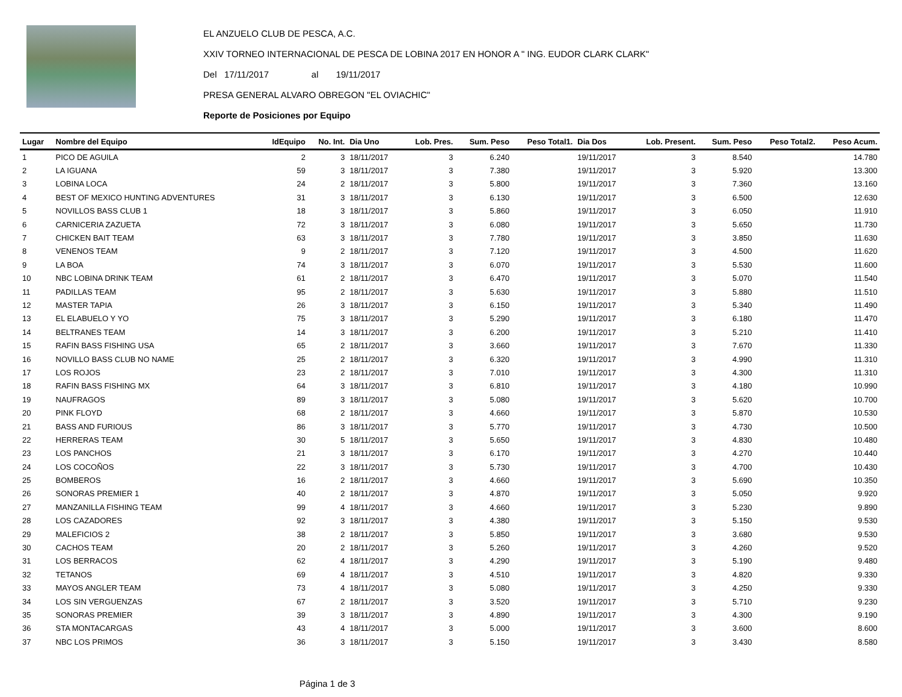EL ANZUELO CLUB DE PESCA, A.C.
XXIV TORNEO INTERNACIONAL DE PESCA DE LOBINA 2017 EN HONOR A " ING. EUDOR CLARK CLARK"
Del 17/11/2017 al 19/11/2017
PRESA GENERAL ALVARO OBREGON "EL OVIACHIC"
Reporte de Posiciones por Equipo
| Lugar | Nombre del Equipo | IdEquipo | No. Int. | Dia Uno | Lob. Pres. | Sum. Peso | Peso Total1. | Dia Dos | Lob. Present. | Sum. Peso | Peso Total2. | Peso Acum. |
| --- | --- | --- | --- | --- | --- | --- | --- | --- | --- | --- | --- | --- |
| 1 | PICO DE AGUILA | 2 | 3 | 18/11/2017 | 3 | 6.240 | | 19/11/2017 | 3 | 8.540 | | 14.780 |
| 2 | LA IGUANA | 59 | 3 | 18/11/2017 | 3 | 7.380 | | 19/11/2017 | 3 | 5.920 | | 13.300 |
| 3 | LOBINA LOCA | 24 | 2 | 18/11/2017 | 3 | 5.800 | | 19/11/2017 | 3 | 7.360 | | 13.160 |
| 4 | BEST OF MEXICO HUNTING ADVENTURES | 31 | 3 | 18/11/2017 | 3 | 6.130 | | 19/11/2017 | 3 | 6.500 | | 12.630 |
| 5 | NOVILLOS BASS CLUB 1 | 18 | 3 | 18/11/2017 | 3 | 5.860 | | 19/11/2017 | 3 | 6.050 | | 11.910 |
| 6 | CARNICERIA ZAZUETA | 72 | 3 | 18/11/2017 | 3 | 6.080 | | 19/11/2017 | 3 | 5.650 | | 11.730 |
| 7 | CHICKEN BAIT TEAM | 63 | 3 | 18/11/2017 | 3 | 7.780 | | 19/11/2017 | 3 | 3.850 | | 11.630 |
| 8 | VENENOS TEAM | 9 | 2 | 18/11/2017 | 3 | 7.120 | | 19/11/2017 | 3 | 4.500 | | 11.620 |
| 9 | LA BOA | 74 | 3 | 18/11/2017 | 3 | 6.070 | | 19/11/2017 | 3 | 5.530 | | 11.600 |
| 10 | NBC LOBINA DRINK TEAM | 61 | 2 | 18/11/2017 | 3 | 6.470 | | 19/11/2017 | 3 | 5.070 | | 11.540 |
| 11 | PADILLAS TEAM | 95 | 2 | 18/11/2017 | 3 | 5.630 | | 19/11/2017 | 3 | 5.880 | | 11.510 |
| 12 | MASTER TAPIA | 26 | 3 | 18/11/2017 | 3 | 6.150 | | 19/11/2017 | 3 | 5.340 | | 11.490 |
| 13 | EL ELABUELO Y YO | 75 | 3 | 18/11/2017 | 3 | 5.290 | | 19/11/2017 | 3 | 6.180 | | 11.470 |
| 14 | BELTRANES TEAM | 14 | 3 | 18/11/2017 | 3 | 6.200 | | 19/11/2017 | 3 | 5.210 | | 11.410 |
| 15 | RAFIN BASS FISHING USA | 65 | 2 | 18/11/2017 | 3 | 3.660 | | 19/11/2017 | 3 | 7.670 | | 11.330 |
| 16 | NOVILLO BASS CLUB NO NAME | 25 | 2 | 18/11/2017 | 3 | 6.320 | | 19/11/2017 | 3 | 4.990 | | 11.310 |
| 17 | LOS ROJOS | 23 | 2 | 18/11/2017 | 3 | 7.010 | | 19/11/2017 | 3 | 4.300 | | 11.310 |
| 18 | RAFIN BASS FISHING MX | 64 | 3 | 18/11/2017 | 3 | 6.810 | | 19/11/2017 | 3 | 4.180 | | 10.990 |
| 19 | NAUFRAGOS | 89 | 3 | 18/11/2017 | 3 | 5.080 | | 19/11/2017 | 3 | 5.620 | | 10.700 |
| 20 | PINK FLOYD | 68 | 2 | 18/11/2017 | 3 | 4.660 | | 19/11/2017 | 3 | 5.870 | | 10.530 |
| 21 | BASS AND FURIOUS | 86 | 3 | 18/11/2017 | 3 | 5.770 | | 19/11/2017 | 3 | 4.730 | | 10.500 |
| 22 | HERRERAS TEAM | 30 | 5 | 18/11/2017 | 3 | 5.650 | | 19/11/2017 | 3 | 4.830 | | 10.480 |
| 23 | LOS PANCHOS | 21 | 3 | 18/11/2017 | 3 | 6.170 | | 19/11/2017 | 3 | 4.270 | | 10.440 |
| 24 | LOS COCOÑOS | 22 | 3 | 18/11/2017 | 3 | 5.730 | | 19/11/2017 | 3 | 4.700 | | 10.430 |
| 25 | BOMBEROS | 16 | 2 | 18/11/2017 | 3 | 4.660 | | 19/11/2017 | 3 | 5.690 | | 10.350 |
| 26 | SONORAS PREMIER 1 | 40 | 2 | 18/11/2017 | 3 | 4.870 | | 19/11/2017 | 3 | 5.050 | | 9.920 |
| 27 | MANZANILLA FISHING TEAM | 99 | 4 | 18/11/2017 | 3 | 4.660 | | 19/11/2017 | 3 | 5.230 | | 9.890 |
| 28 | LOS CAZADORES | 92 | 3 | 18/11/2017 | 3 | 4.380 | | 19/11/2017 | 3 | 5.150 | | 9.530 |
| 29 | MALEFICIOS 2 | 38 | 2 | 18/11/2017 | 3 | 5.850 | | 19/11/2017 | 3 | 3.680 | | 9.530 |
| 30 | CACHOS TEAM | 20 | 2 | 18/11/2017 | 3 | 5.260 | | 19/11/2017 | 3 | 4.260 | | 9.520 |
| 31 | LOS BERRACOS | 62 | 4 | 18/11/2017 | 3 | 4.290 | | 19/11/2017 | 3 | 5.190 | | 9.480 |
| 32 | TETANOS | 69 | 4 | 18/11/2017 | 3 | 4.510 | | 19/11/2017 | 3 | 4.820 | | 9.330 |
| 33 | MAYOS ANGLER TEAM | 73 | 4 | 18/11/2017 | 3 | 5.080 | | 19/11/2017 | 3 | 4.250 | | 9.330 |
| 34 | LOS SIN VERGUENZAS | 67 | 2 | 18/11/2017 | 3 | 3.520 | | 19/11/2017 | 3 | 5.710 | | 9.230 |
| 35 | SONORAS PREMIER | 39 | 3 | 18/11/2017 | 3 | 4.890 | | 19/11/2017 | 3 | 4.300 | | 9.190 |
| 36 | STA MONTACARGAS | 43 | 4 | 18/11/2017 | 3 | 5.000 | | 19/11/2017 | 3 | 3.600 | | 8.600 |
| 37 | NBC LOS PRIMOS | 36 | 3 | 18/11/2017 | 3 | 5.150 | | 19/11/2017 | 3 | 3.430 | | 8.580 |
Página 1 de 3